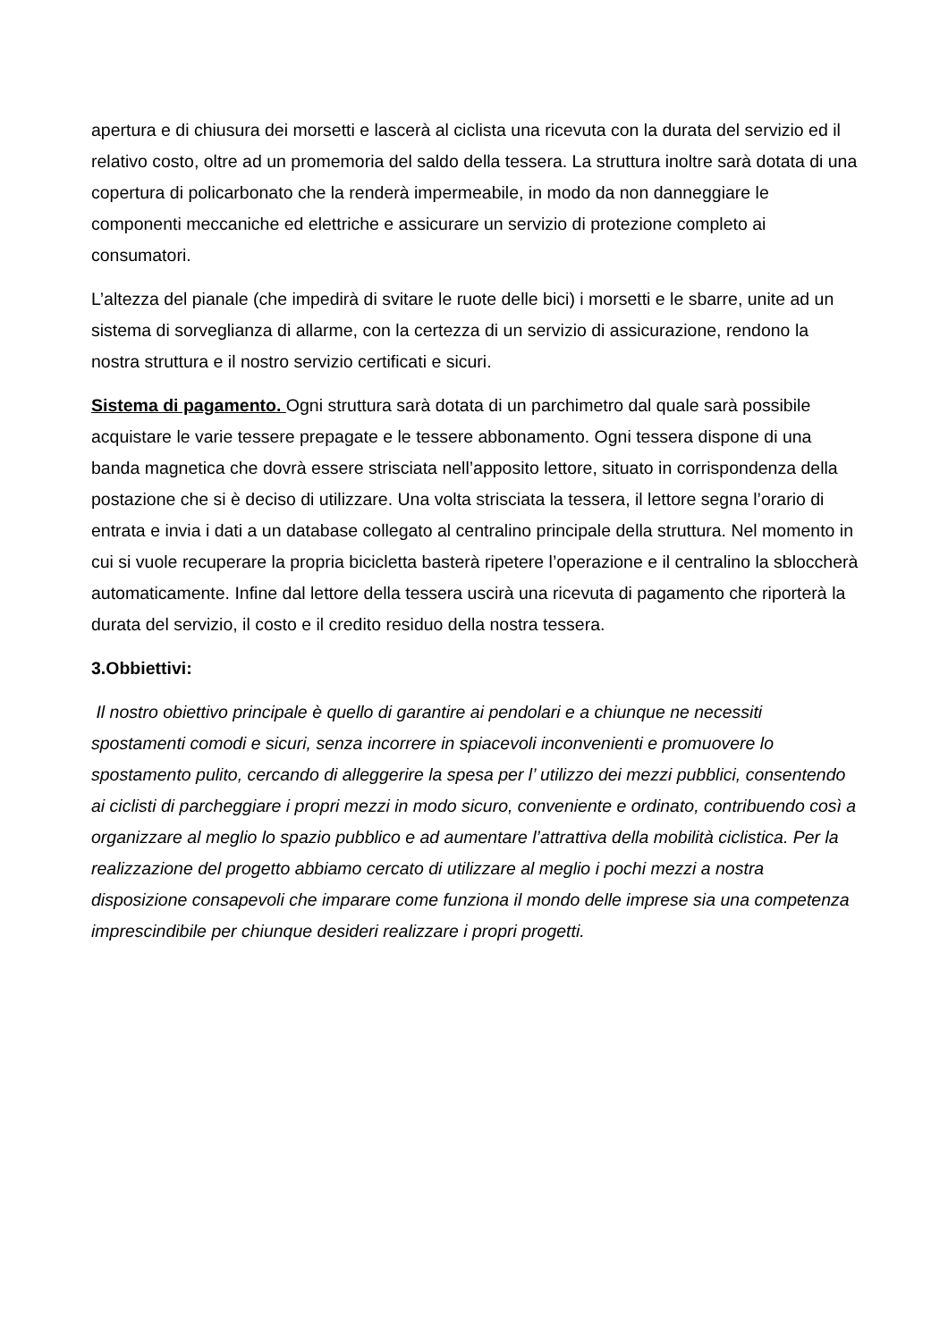apertura e di chiusura dei morsetti e lascerà al ciclista una ricevuta con la durata del servizio ed il relativo costo, oltre ad un promemoria del saldo della tessera. La struttura inoltre sarà dotata di una copertura di policarbonato che la renderà impermeabile, in modo da non danneggiare le componenti meccaniche ed elettriche e assicurare un servizio di protezione completo ai consumatori.
L’altezza del pianale (che impedirà di svitare le ruote delle bici) i morsetti e le sbarre, unite ad un sistema di sorveglianza di allarme, con la certezza di un servizio di assicurazione, rendono la nostra struttura e il nostro servizio certificati e sicuri.
Sistema di pagamento. Ogni struttura sarà dotata di un parchimetro dal quale sarà possibile acquistare le varie tessere prepagate e le tessere abbonamento. Ogni tessera dispone di una banda magnetica che dovrà essere strisciata nell’apposito lettore, situato in corrispondenza della postazione che si è deciso di utilizzare. Una volta strisciata la tessera, il lettore segna l’orario di entrata e invia i dati a un database collegato al centralino principale della struttura. Nel momento in cui si vuole recuperare la propria bicicletta basterà ripetere l’operazione e il centralino la sbloccherà automaticamente. Infine dal lettore della tessera uscirà una ricevuta di pagamento che riporterà la durata del servizio, il costo e il credito residuo della nostra tessera.
3.Obbiettivi:
Il nostro obiettivo principale è quello di garantire ai pendolari e a chiunque ne necessiti spostamenti comodi e sicuri, senza incorrere in spiacevoli inconvenienti e promuovere lo spostamento pulito, cercando di alleggerire la spesa per l’ utilizzo dei mezzi pubblici, consentendo ai ciclisti di parcheggiare i propri mezzi in modo sicuro, conveniente e ordinato, contribuendo così a organizzare al meglio lo spazio pubblico e ad aumentare l’attrattiva della mobilità ciclistica. Per la realizzazione del progetto abbiamo cercato di utilizzare al meglio i pochi mezzi a nostra disposizione consapevoli che imparare come funziona il mondo delle imprese sia una competenza imprescindibile per chiunque desideri realizzare i propri progetti.